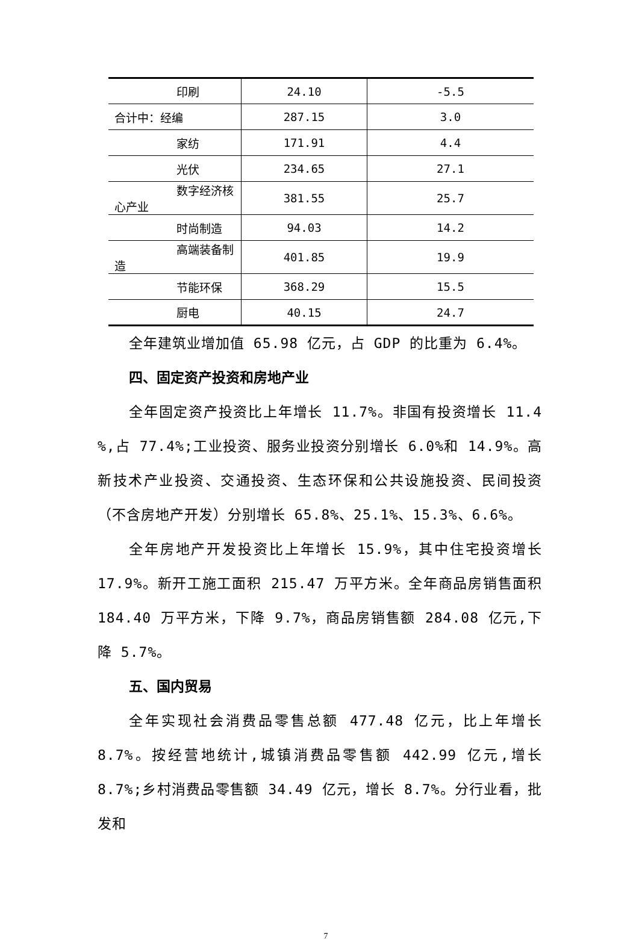| 印刷 | 24.10 | -5.5 |
| 合计中：经编 | 287.15 | 3.0 |
| 家纺 | 171.91 | 4.4 |
| 光伏 | 234.65 | 27.1 |
| 数字经济核心产业 | 381.55 | 25.7 |
| 时尚制造 | 94.03 | 14.2 |
| 高端装备制造 | 401.85 | 19.9 |
| 节能环保 | 368.29 | 15.5 |
| 厨电 | 40.15 | 24.7 |
全年建筑业增加值 65.98 亿元，占 GDP 的比重为 6.4%。
四、固定资产投资和房地产业
全年固定资产投资比上年增长 11.7%。非国有投资增长 11.4 %,占 77.4%;工业投资、服务业投资分别增长 6.0%和 14.9%。高新技术产业投资、交通投资、生态环保和公共设施投资、民间投资（不含房地产开发）分别增长 65.8%、25.1%、15.3%、6.6%。
全年房地产开发投资比上年增长 15.9%，其中住宅投资增长 17.9%。新开工施工面积 215.47 万平方米。全年商品房销售面积 184.40 万平方米，下降 9.7%，商品房销售额 284.08 亿元,下降 5.7%。
五、国内贸易
全年实现社会消费品零售总额 477.48 亿元，比上年增长 8.7%。按经营地统计,城镇消费品零售额 442.99 亿元,增长 8.7%;乡村消费品零售额 34.49 亿元，增长 8.7%。分行业看，批发和
7